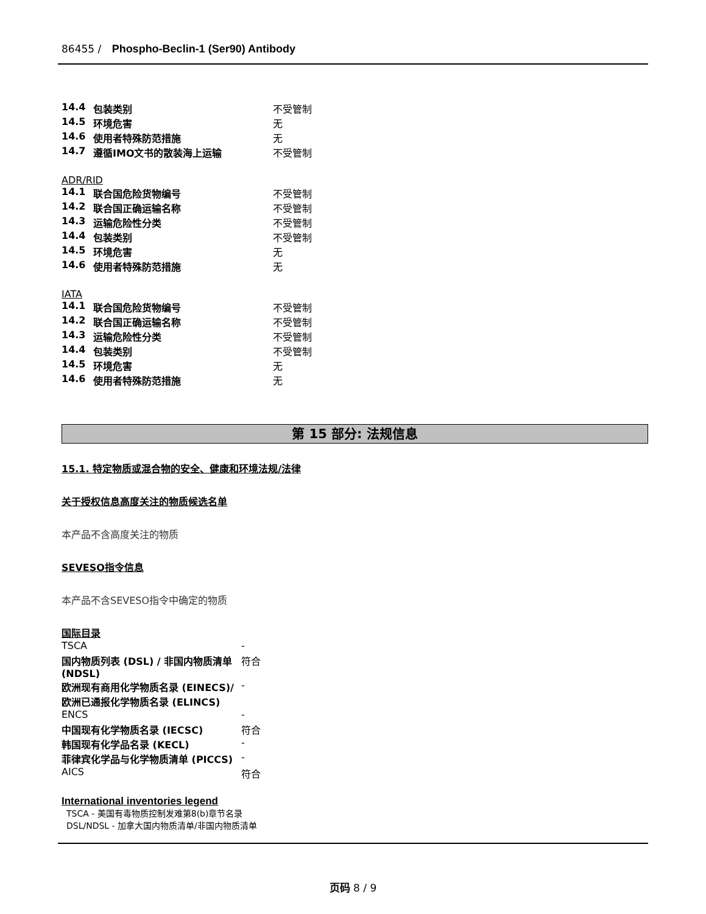86455 / Phospho-Beclin-1 (Ser90) Antibody
| 14.4 | 包装类别 | 不受管制 |
| 14.5 | 环境危害 | 无 |
| 14.6 | 使用者特殊防范措施 | 无 |
| 14.7 | 遵循IMO文书的散装海上运输 | 不受管制 |
ADR/RID
| 14.1 | 联合国危险货物编号 | 不受管制 |
| 14.2 | 联合国正确运输名称 | 不受管制 |
| 14.3 | 运输危险性分类 | 不受管制 |
| 14.4 | 包装类别 | 不受管制 |
| 14.5 | 环境危害 | 无 |
| 14.6 | 使用者特殊防范措施 | 无 |
IATA
| 14.1 | 联合国危险货物编号 | 不受管制 |
| 14.2 | 联合国正确运输名称 | 不受管制 |
| 14.3 | 运输危险性分类 | 不受管制 |
| 14.4 | 包装类别 | 不受管制 |
| 14.5 | 环境危害 | 无 |
| 14.6 | 使用者特殊防范措施 | 无 |
第 15 部分: 法规信息
15.1. 特定物质或混合物的安全、健康和环境法规/法律
关于授权信息高度关注的物质候选名单
本产品不含高度关注的物质
SEVESO指令信息
本产品不含SEVESO指令中确定的物质
国际目录
| TSCA | - |
| 国内物质列表 (DSL) / 非国内物质清单 (NDSL) | 符合 |
| 欧洲现有商用化学物质名录 (EINECS)/欧洲已通报化学物质名录 (ELINCS) | - |
| ENCS | - |
| 中国现有化学物质名录 (IECSC) | 符合 |
| 韩国现有化学品名录 (KECL) | - |
| 菲律宾化学品与化学物质清单 (PICCS) | - |
| AICS | 符合 |
International inventories legend
TSCA - 美国有毒物质控制发难第8(b)章节名录
DSL/NDSL - 加拿大国内物质清单/非国内物质清单
页码 8 / 9